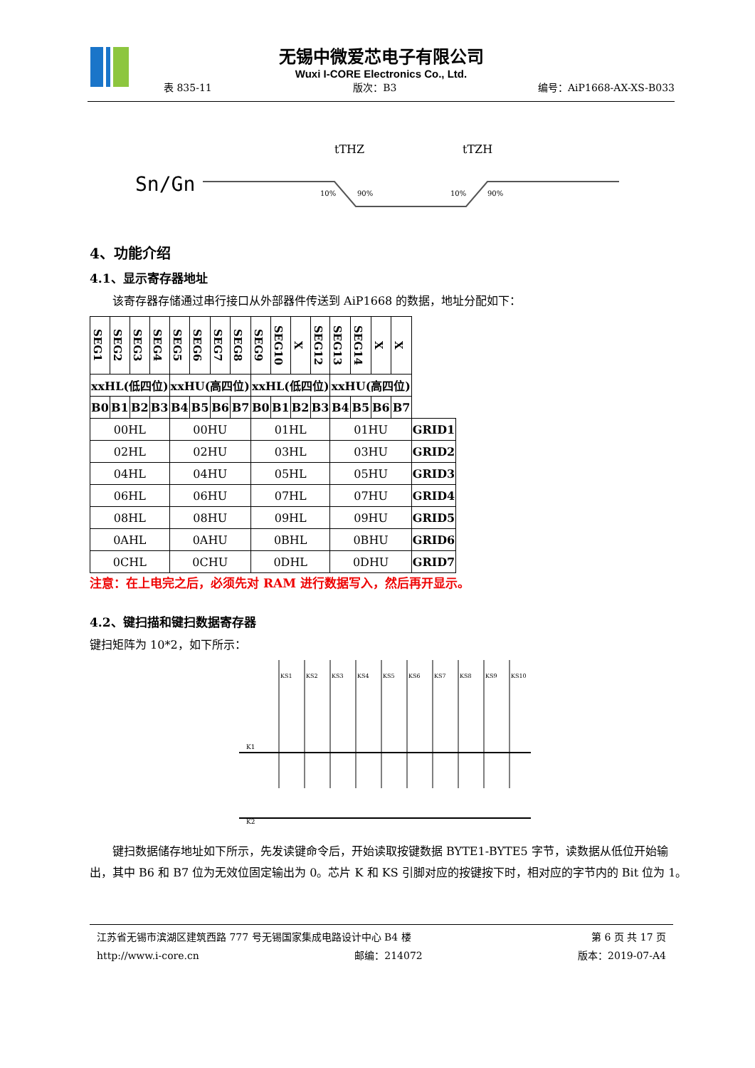无锡中微爱芯电子有限公司
Wuxi I-CORE Electronics Co., Ltd.
表 835-11 版次：B3 编号：AiP1668-AX-XS-B033
Sn/Gn
tTHZ
tTZH
10%
90%
10%
90%
4、功能介绍
4.1、显示寄存器地址
　　该寄存器存储通过串行接口从外部器件传送到 AiP1668 的数据，地址分配如下：
| SEG1 | SEG2 | SEG3 | SEG4 | SEG5 | SEG6 | SEG7 | SEG8 | SEG9 | SEG10 | X | SEG12 | SEG13 | SEG14 | X | X | |
| --- | --- | --- | --- | --- | --- | --- | --- | --- | --- | --- | --- | --- | --- | --- | --- | --- |
| xxHL(低四位) | | | | xxHU(高四位) | | | | xxHL(低四位) | | | | xxHU(高四位) | | | | |
| B0 | B1 | B2 | B3 | B4 | B5 | B6 | B7 | B0 | B1 | B2 | B3 | B4 | B5 | B6 | B7 | |
| 00HL | | | | 00HU | | | | 01HL | | | | 01HU | | | | GRID1 |
| 02HL | | | | 02HU | | | | 03HL | | | | 03HU | | | | GRID2 |
| 04HL | | | | 04HU | | | | 05HL | | | | 05HU | | | | GRID3 |
| 06HL | | | | 06HU | | | | 07HL | | | | 07HU | | | | GRID4 |
| 08HL | | | | 08HU | | | | 09HL | | | | 09HU | | | | GRID5 |
| 0AHL | | | | 0AHU | | | | 0BHL | | | | 0BHU | | | | GRID6 |
| 0CHL | | | | 0CHU | | | | 0DHL | | | | 0DHU | | | | GRID7 |
注意：在上电完之后，必须先对 RAM 进行数据写入，然后再开显示。
4.2、键扫描和键扫数据寄存器
键扫矩阵为 10*2，如下所示：
K1
K2
KS1
KS2
KS3
KS4
KS5
KS6
KS7
KS8
KS9
KS10
　　键扫数据储存地址如下所示，先发读键命令后，开始读取按键数据 BYTE1-BYTE5 字节，读数据从低位开始输出，其中 B6 和 B7 位为无效位固定输出为 0。芯片 K 和 KS 引脚对应的按键按下时，相对应的字节内的 Bit 位为 1。
江苏省无锡市滨湖区建筑西路 777 号无锡国家集成电路设计中心 B4 楼 第 6 页 共 17 页
http://www.i-core.cn 邮编：214072 版本：2019-07-A4